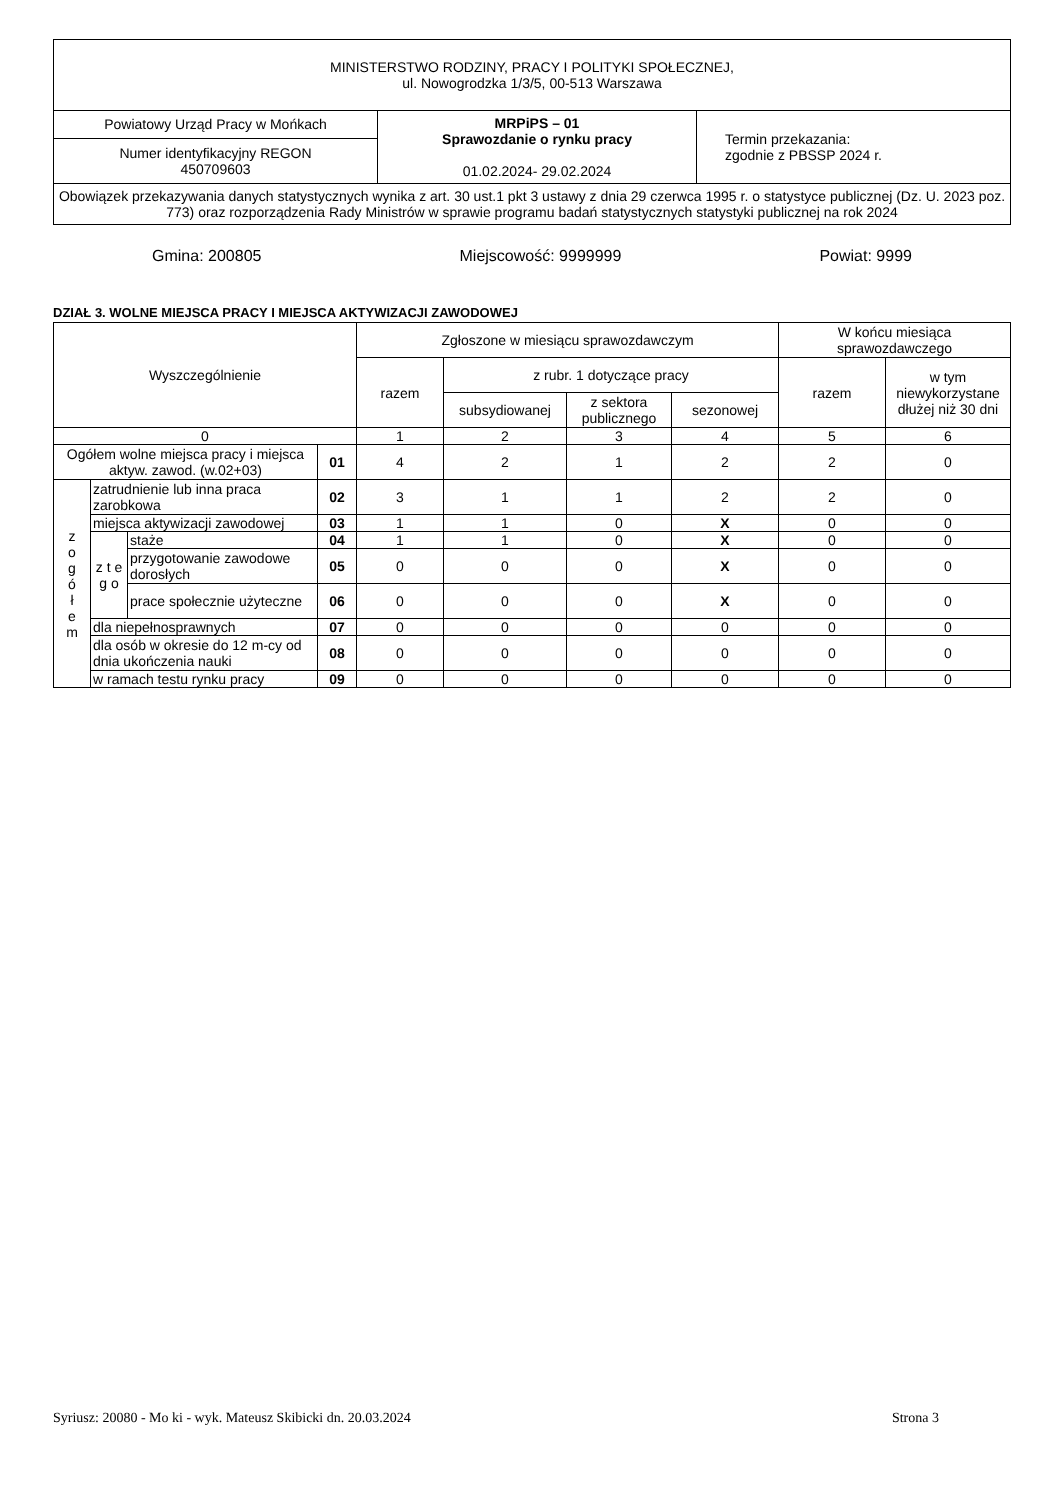| MINISTERSTWO RODZINY, PRACY I POLITYKI SPOŁECZNEJ, ul. Nowogrodzka 1/3/5, 00-513 Warszawa | | |
| Powiatowy Urząd Pracy w Mońkach | MRPiPS – 01 Sprawozdanie o rynku pracy 01.02.2024- 29.02.2024 | Termin przekazania: zgodnie z PBSSP 2024 r. |
| Numer identyfikacyjny REGON 450709603 | | |
| Obowiązek przekazywania danych statystycznych wynika z art. 30 ust.1 pkt 3 ustawy z dnia 29 czerwca 1995 r. o statystyce publicznej (Dz. U. 2023 poz. 773) oraz rozporządzenia Rady Ministrów w sprawie programu badań statystycznych statystyki publicznej na rok 2024 | | |
Gmina: 200805 Miejscowość: 9999999 Powiat: 9999
DZIAŁ 3. WOLNE MIEJSCA PRACY I MIEJSCA AKTYWIZACJI ZAWODOWEJ
| Wyszczególnienie | | | | Zgłoszone w miesiącu sprawozdawczym | | | | W końcu miesiąca sprawozdawczego | |
| --- | --- | --- | --- | --- | --- | --- | --- | --- | --- |
| | | | | razem | z rubr. 1 dotyczące pracy | | | razem | w tym niewykorzystane dłużej niż 30 dni |
| | | | | | subsydiowanej | z sektora publicznego | sezonowej | | |
| 0 | | | | 1 | 2 | 3 | 4 | 5 | 6 |
| Ogółem wolne miejsca pracy i miejsca aktyw. zawod. (w.02+03) | | | 01 | 4 | 2 | 1 | 2 | 2 | 0 |
| z o g ó ł e m | zatrudnienie lub inna praca zarobkowa | | 02 | 3 | 1 | 1 | 2 | 2 | 0 |
| | miejsca aktywizacji zawodowej | | 03 | 1 | 1 | 0 | X | 0 | 0 |
| | z t e g o | staże | 04 | 1 | 1 | 0 | X | 0 | 0 |
| | | przygotowanie zawodowe dorosłych | 05 | 0 | 0 | 0 | X | 0 | 0 |
| | | prace społecznie użyteczne | 06 | 0 | 0 | 0 | X | 0 | 0 |
| | dla niepełnosprawnych | | 07 | 0 | 0 | 0 | 0 | 0 | 0 |
| | dla osób w okresie do 12 m-cy od dnia ukończenia nauki | | 08 | 0 | 0 | 0 | 0 | 0 | 0 |
| | w ramach testu rynku pracy | | 09 | 0 | 0 | 0 | 0 | 0 | 0 |
Syriusz: 20080 - Mo ki - wyk. Mateusz Skibicki dn. 20.03.2024 Strona 3